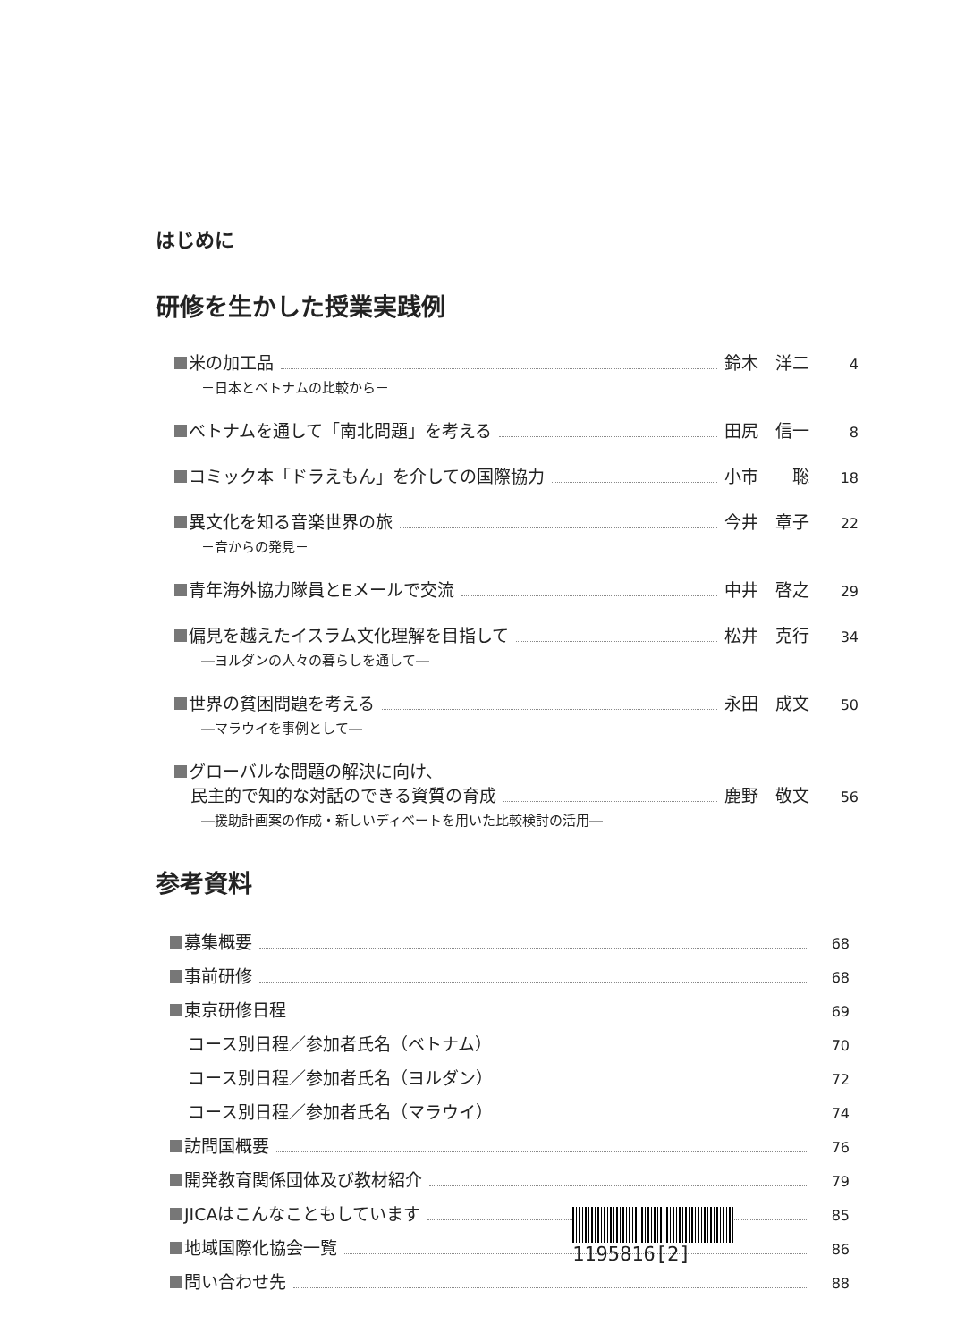はじめに
研修を生かした授業実践例
米の加工品 鈴木　洋二 4
－日本とベトナムの比較から－
ベトナムを通して「南北問題」を考える 田尻　信一 8
コミック本「ドラえもん」を介しての国際協力 小市　　聡 18
異文化を知る音楽世界の旅 今井　章子 22
－音からの発見－
青年海外協力隊員とEメールで交流 中井　啓之 29
偏見を越えたイスラム文化理解を目指して 松井　克行 34
―ヨルダンの人々の暮らしを通して―
世界の貧困問題を考える 永田　成文 50
―マラウイを事例として―
グローバルな問題の解決に向け、
民主的で知的な対話のできる資質の育成 鹿野　敬文 56
―援助計画案の作成・新しいディベートを用いた比較検討の活用―
参考資料
募集概要 68
事前研修 68
東京研修日程 69
コース別日程／参加者氏名（ベトナム） 70
コース別日程／参加者氏名（ヨルダン） 72
コース別日程／参加者氏名（マラウイ） 74
訪問国概要 76
開発教育関係団体及び教材紹介 79
JICAはこんなこともしています 85
地域国際化協会一覧 86
問い合わせ先 88
1195816[2]